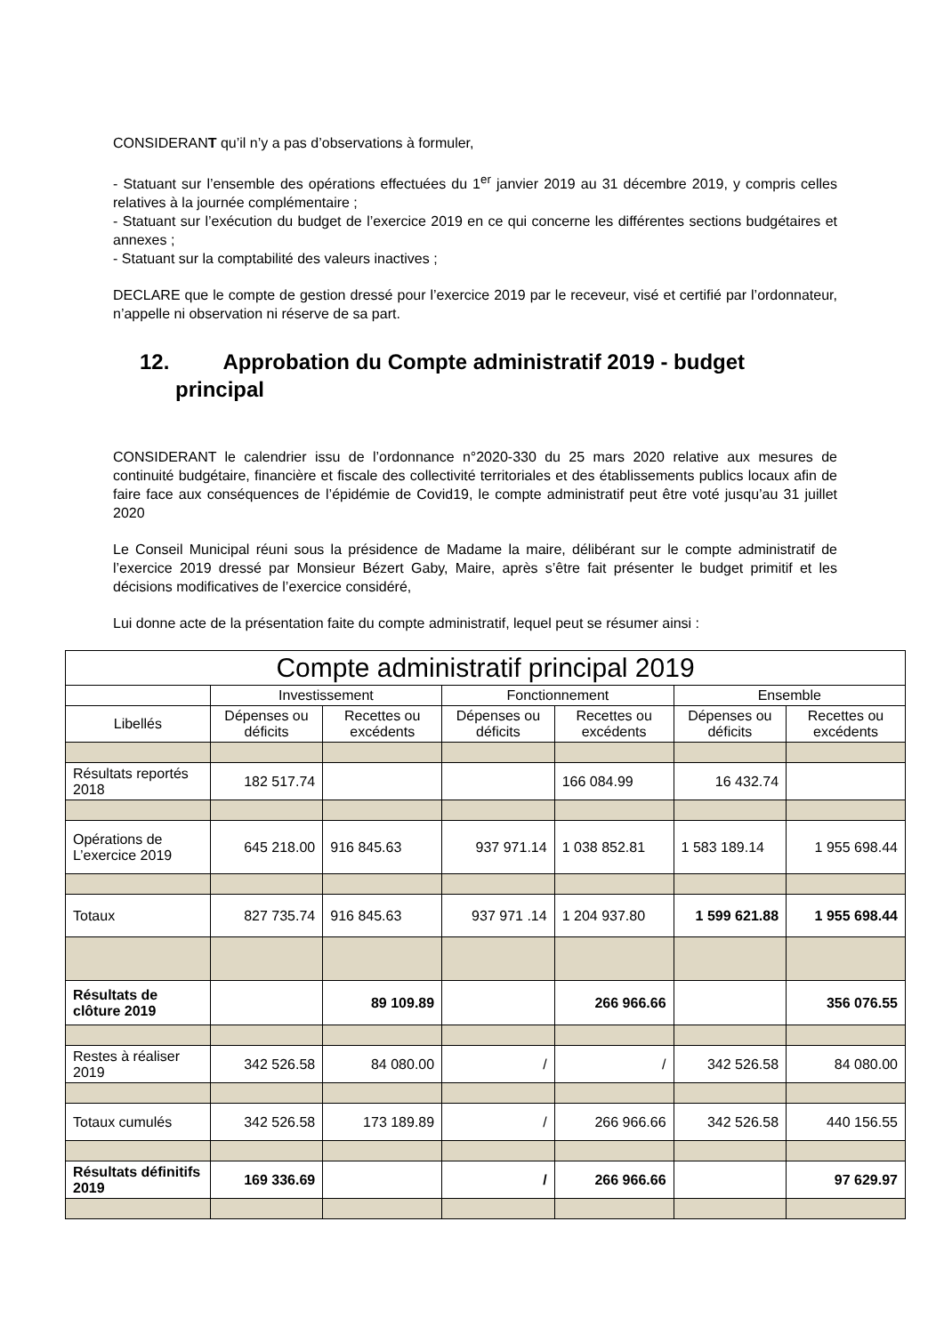CONSIDERANT qu’il n’y a pas d’observations à formuler,
- Statuant sur l’ensemble des opérations effectuées du 1<sup>er</sup> janvier 2019 au 31 décembre 2019, y compris celles relatives à la journée complémentaire ;
- Statuant sur l’exécution du budget de l’exercice 2019 en ce qui concerne les différentes sections budgétaires et annexes ;
- Statuant sur la comptabilité des valeurs inactives ;
DECLARE que le compte de gestion dressé pour l’exercice 2019 par le receveur, visé et certifié par l’ordonnateur, n’appelle ni observation ni réserve de sa part.
12. Approbation du Compte administratif 2019 - budget
principal
CONSIDERANT le calendrier issu de l’ordonnance n°2020-330 du 25 mars 2020 relative aux mesures de continuité budgétaire, financière et fiscale des collectivité territoriales et des établissements publics locaux afin de faire face aux conséquences de l’épidémie de Covid19, le compte administratif peut être voté jusqu’au 31 juillet 2020
Le Conseil Municipal réuni sous la présidence de Madame la maire, délibérant sur le compte administratif de l’exercice 2019 dressé par Monsieur Bézert Gaby, Maire, après s’être fait présenter le budget primitif et les décisions modificatives de l’exercice considéré,
Lui donne acte de la présentation faite du compte administratif, lequel peut se résumer ainsi :
| Compte administratif principal 2019 | | | | | | |
| --- | --- | --- | --- | --- | --- | --- |
| | Investissement | | Fonctionnement | | Ensemble | |
| Libellés | Dépenses ou déficits | Recettes ou excédents | Dépenses ou déficits | Recettes ou excédents | Dépenses ou déficits | Recettes ou excédents |
| Résultats reportés 2018 | 182 517.74 | | | 166 084.99 | 16 432.74 | |
| Opérations de L’exercice 2019 | 645 218.00 | 916 845.63 | 937 971.14 | 1 038 852.81 | 1 583 189.14 | 1 955 698.44 |
| Totaux | 827 735.74 | 916 845.63 | 937 971 .14 | 1 204 937.80 | 1 599 621.88 | 1 955 698.44 |
| Résultats de clôture 2019 | | 89 109.89 | | 266 966.66 | | 356 076.55 |
| Restes à réaliser 2019 | 342 526.58 | 84 080.00 | / | / | 342 526.58 | 84 080.00 |
| Totaux cumulés | 342 526.58 | 173 189.89 | / | 266 966.66 | 342 526.58 | 440 156.55 |
| Résultats définitifs 2019 | 169 336.69 | | / | 266 966.66 | | 97 629.97 |